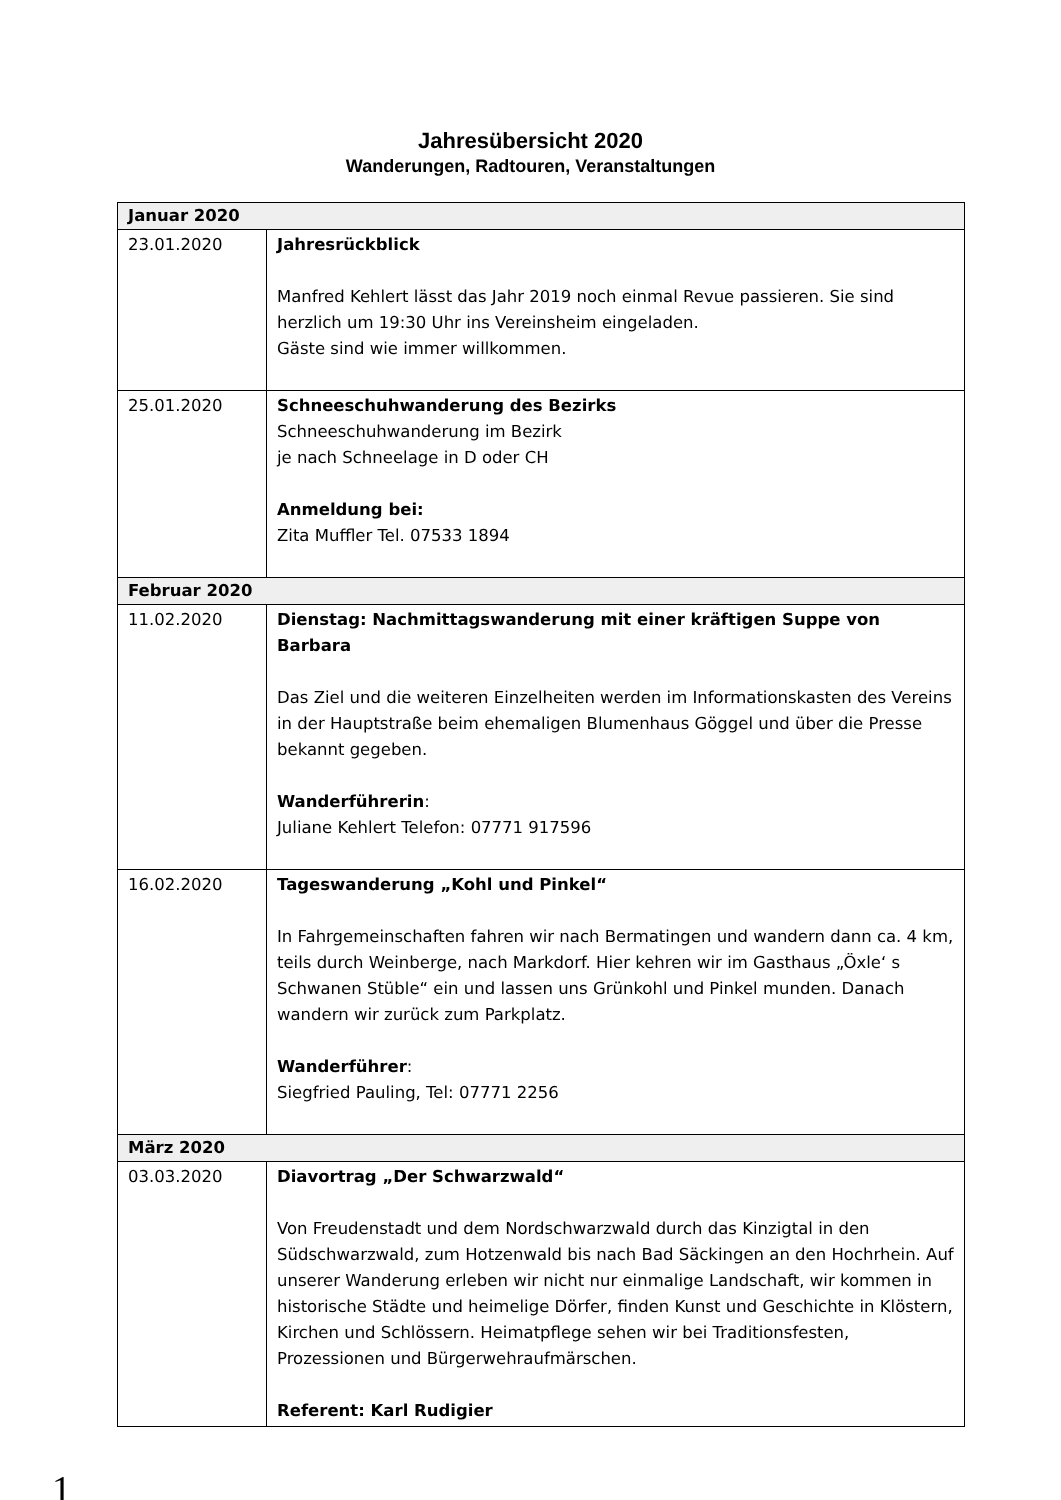Jahresübersicht 2020
Wanderungen, Radtouren, Veranstaltungen
| Januar 2020 | |
| --- | --- |
| 23.01.2020 | Jahresrückblick Manfred Kehlert lässt das Jahr 2019 noch einmal Revue passieren. Sie sind herzlich um 19:30 Uhr ins Vereinsheim eingeladen. Gäste sind wie immer willkommen. |
| 25.01.2020 | Schneeschuhwanderung des Bezirks Schneeschuhwanderung im Bezirk je nach Schneelage in D oder CH Anmeldung bei: Zita Muffler Tel. 07533 1894 |
| Februar 2020 | |
| 11.02.2020 | Dienstag: Nachmittagswanderung mit einer kräftigen Suppe von Barbara Das Ziel und die weiteren Einzelheiten werden im Informationskasten des Vereins in der Hauptstraße beim ehemaligen Blumenhaus Göggel und über die Presse bekannt gegeben. Wanderführerin : Juliane Kehlert Telefon: 07771 917596 |
| 16.02.2020 | Tageswanderung „Kohl und Pinkel“ In Fahrgemeinschaften fahren wir nach Bermatingen und wandern dann ca. 4 km, teils durch Weinberge, nach Markdorf. Hier kehren wir im Gasthaus „Öxle‘ s Schwanen Stüble“ ein und lassen uns Grünkohl und Pinkel munden. Danach wandern wir zurück zum Parkplatz. Wanderführer : Siegfried Pauling, Tel: 07771 2256 |
| März 2020 | |
| 03.03.2020 | Diavortrag „Der Schwarzwald“ Von Freudenstadt und dem Nordschwarzwald durch das Kinzigtal in den Südschwarzwald, zum Hotzenwald bis nach Bad Säckingen an den Hochrhein. Auf unserer Wanderung erleben wir nicht nur einmalige Landschaft, wir kommen in historische Städte und heimelige Dörfer, finden Kunst und Geschichte in Klöstern, Kirchen und Schlössern. Heimatpflege sehen wir bei Traditionsfesten, Prozessionen und Bürgerwehraufmärschen. Referent: Karl Rudigier |
1